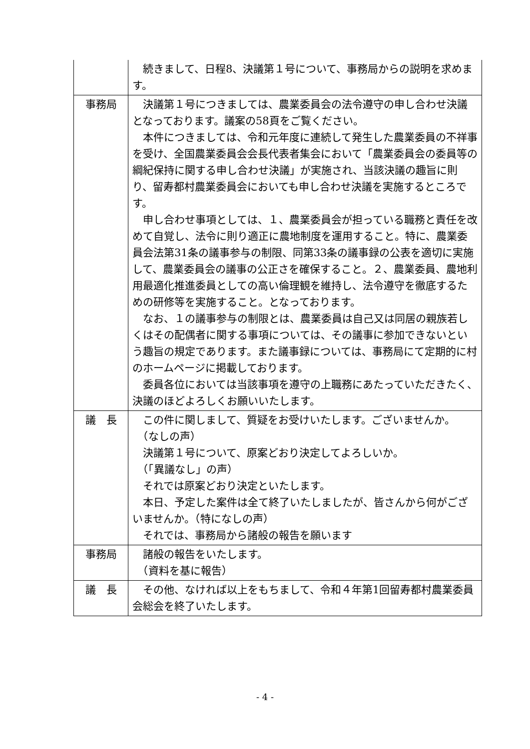| | 続きまして、日程8、決議第１号について、事務局からの説明を求めます。 |
| 事務局 | 決議第１号につきましては、農業委員会の法令遵守の申し合わせ決議となっております。議案の58頁をご覧ください。 本件につきましては、令和元年度に連続して発生した農業委員の不祥事を受け、全国農業委員会会長代表者集会において「農業委員会の委員等の綱紀保持に関する申し合わせ決議」が実施され、当該決議の趣旨に則り、留寿都村農業委員会においても申し合わせ決議を実施するところです。 申し合わせ事項としては、１、農業委員会が担っている職務と責任を改めて自覚し、法令に則り適正に農地制度を運用すること。特に、農業委員会法第31条の議事参与の制限、同第33条の議事録の公表を適切に実施して、農業委員会の議事の公正さを確保すること。２、農業委員、農地利用最適化推進委員としての高い倫理観を維持し、法令遵守を徹底するための研修等を実施すること。となっております。 なお、１の議事参与の制限とは、農業委員は自己又は同居の親族若しくはその配偶者に関する事項については、その議事に参加できないという趣旨の規定であります。また議事録については、事務局にて定期的に村のホームページに掲載しております。 委員各位においては当該事項を遵守の上職務にあたっていただきたく、決議のほどよろしくお願いいたします。 |
| 議 長 | この件に関しまして、質疑をお受けいたします。ございませんか。 （なしの声） 決議第１号について、原案どおり決定してよろしいか。 （「異議なし」の声） それでは原案どおり決定といたします。 本日、予定した案件は全て終了いたしましたが、皆さんから何がございませんか。（特になしの声） それでは、事務局から諸般の報告を願います |
| 事務局 | 諸般の報告をいたします。 （資料を基に報告） |
| 議 長 | その他、なければ以上をもちまして、令和４年第1回留寿都村農業委員会総会を終了いたします。 |
- 4 -